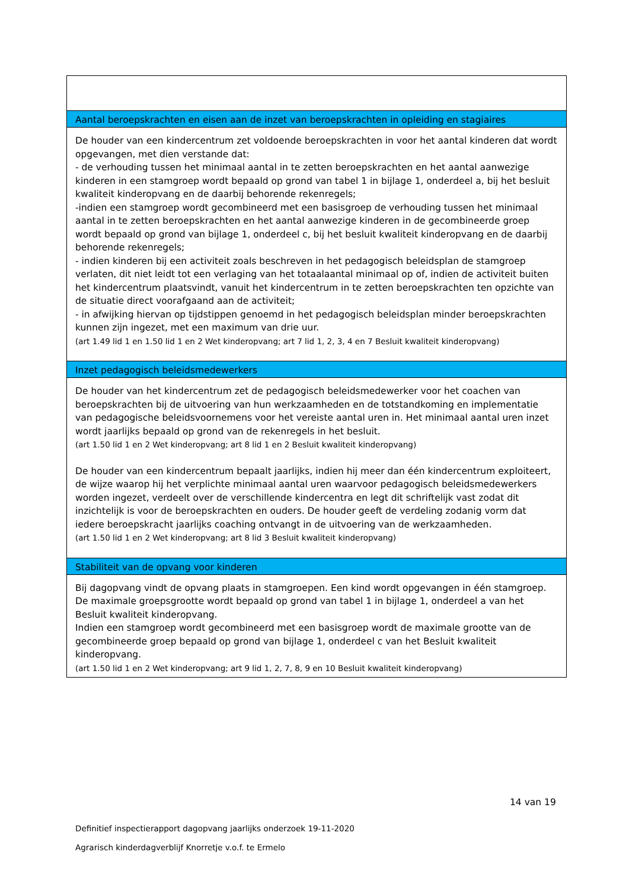Aantal beroepskrachten en eisen aan de inzet van beroepskrachten in opleiding en stagiaires
De houder van een kindercentrum zet voldoende beroepskrachten in voor het aantal kinderen dat wordt opgevangen, met dien verstande dat:
- de verhouding tussen het minimaal aantal in te zetten beroepskrachten en het aantal aanwezige kinderen in een stamgroep wordt bepaald op grond van tabel 1 in bijlage 1, onderdeel a, bij het besluit kwaliteit kinderopvang en de daarbij behorende rekenregels;
-indien een stamgroep wordt gecombineerd met een basisgroep de verhouding tussen het minimaal aantal in te zetten beroepskrachten en het aantal aanwezige kinderen in de gecombineerde groep wordt bepaald op grond van bijlage 1, onderdeel c, bij het besluit kwaliteit kinderopvang en de daarbij behorende rekenregels;
- indien kinderen bij een activiteit zoals beschreven in het pedagogisch beleidsplan de stamgroep verlaten, dit niet leidt tot een verlaging van het totaalaantal minimaal op of, indien de activiteit buiten het kindercentrum plaatsvindt, vanuit het kindercentrum in te zetten beroepskrachten ten opzichte van de situatie direct voorafgaand aan de activiteit;
- in afwijking hiervan op tijdstippen genoemd in het pedagogisch beleidsplan minder beroepskrachten kunnen zijn ingezet, met een maximum van drie uur.
(art 1.49 lid 1 en 1.50 lid 1 en 2 Wet kinderopvang; art 7 lid 1, 2, 3, 4 en 7 Besluit kwaliteit kinderopvang)
Inzet pedagogisch beleidsmedewerkers
De houder van het kindercentrum zet de pedagogisch beleidsmedewerker voor het coachen van beroepskrachten bij de uitvoering van hun werkzaamheden en de totstandkoming en implementatie van pedagogische beleidsvoornemens voor het vereiste aantal uren in. Het minimaal aantal uren inzet wordt jaarlijks bepaald op grond van de rekenregels in het besluit.
(art 1.50 lid 1 en 2 Wet kinderopvang; art 8 lid 1 en 2 Besluit kwaliteit kinderopvang)
De houder van een kindercentrum bepaalt jaarlijks, indien hij meer dan één kindercentrum exploiteert, de wijze waarop hij het verplichte minimaal aantal uren waarvoor pedagogisch beleidsmedewerkers worden ingezet, verdeelt over de verschillende kindercentra en legt dit schriftelijk vast zodat dit inzichtelijk is voor de beroepskrachten en ouders. De houder geeft de verdeling zodanig vorm dat iedere beroepskracht jaarlijks coaching ontvangt in de uitvoering van de werkzaamheden.
(art 1.50 lid 1 en 2 Wet kinderopvang; art 8 lid 3 Besluit kwaliteit kinderopvang)
Stabiliteit van de opvang voor kinderen
Bij dagopvang vindt de opvang plaats in stamgroepen. Een kind wordt opgevangen in één stamgroep. De maximale groepsgrootte wordt bepaald op grond van tabel 1 in bijlage 1, onderdeel a van het Besluit kwaliteit kinderopvang.
Indien een stamgroep wordt gecombineerd met een basisgroep wordt de maximale grootte van de gecombineerde groep bepaald op grond van bijlage 1, onderdeel c van het Besluit kwaliteit kinderopvang.
(art 1.50 lid 1 en 2 Wet kinderopvang; art 9 lid 1, 2, 7, 8, 9 en 10 Besluit kwaliteit kinderopvang)
14 van 19
Definitief inspectierapport dagopvang jaarlijks onderzoek 19-11-2020
Agrarisch kinderdagverblijf Knorretje v.o.f. te Ermelo